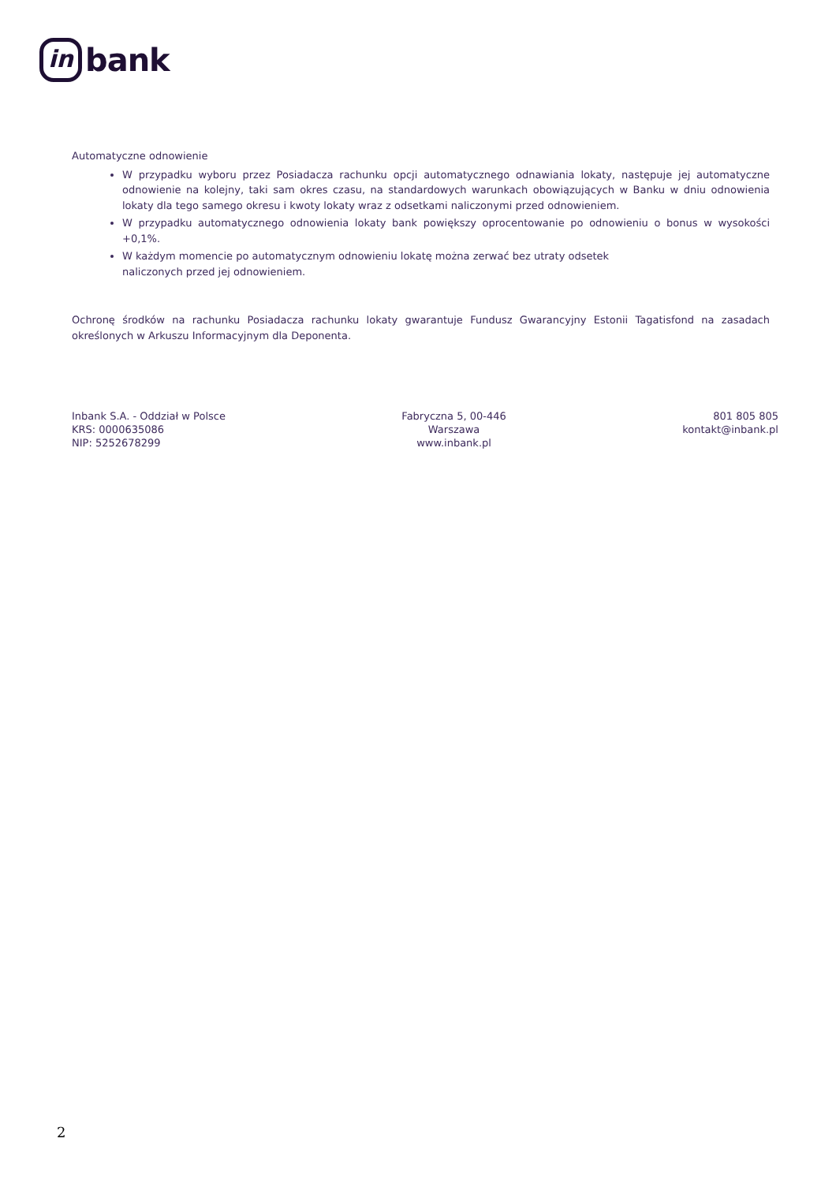in
bank
Automatyczne odnowienie
W przypadku wyboru przez Posiadacza rachunku opcji automatycznego odnawiania lokaty, następuje jej automatyczne odnowienie na kolejny, taki sam okres czasu, na standardowych warunkach obowiązujących w Banku w dniu odnowienia lokaty dla tego samego okresu i kwoty lokaty wraz z odsetkami naliczonymi przed odnowieniem.
W przypadku automatycznego odnowienia lokaty bank powiększy oprocentowanie po odnowieniu o bonus w wysokości +0,1%.
W każdym momencie po automatycznym odnowieniu lokatę można zerwać bez utraty odsetek
naliczonych przed jej odnowieniem.
Ochronę środków na rachunku Posiadacza rachunku lokaty gwarantuje Fundusz Gwarancyjny Estonii Tagatisfond na zasadach określonych w Arkuszu Informacyjnym dla Deponenta.
Inbank S.A. - Oddział w Polsce
KRS: 0000635086
NIP: 5252678299
Fabryczna 5, 00-446
Warszawa
www.inbank.pl
801 805 805
kontakt@inbank.pl
2